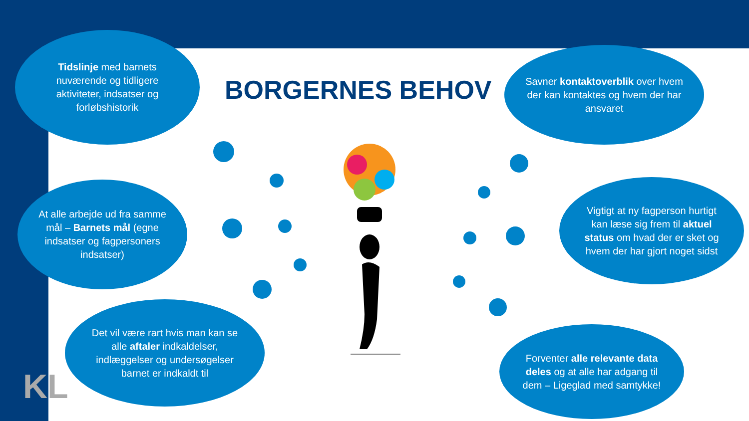BORGERNES BEHOV
Tidslinje med barnets nuværende og tidligere aktiviteter, indsatser og forløbshistorik
Savner kontaktoverblik over hvem der kan kontaktes og hvem der har ansvaret
At alle arbejde ud fra samme mål – Barnets mål (egne indsatser og fagpersoners indsatser)
Vigtigt at ny fagperson hurtigt kan læse sig frem til aktuel status om hvad der er sket og hvem der har gjort noget sidst
Det vil være rart hvis man kan se alle aftaler indkaldelser, indlæggelser og undersøgelser barnet er indkaldt til
Forventer alle relevante data deles og at alle har adgang til dem – Ligeglad med samtykke!
KL